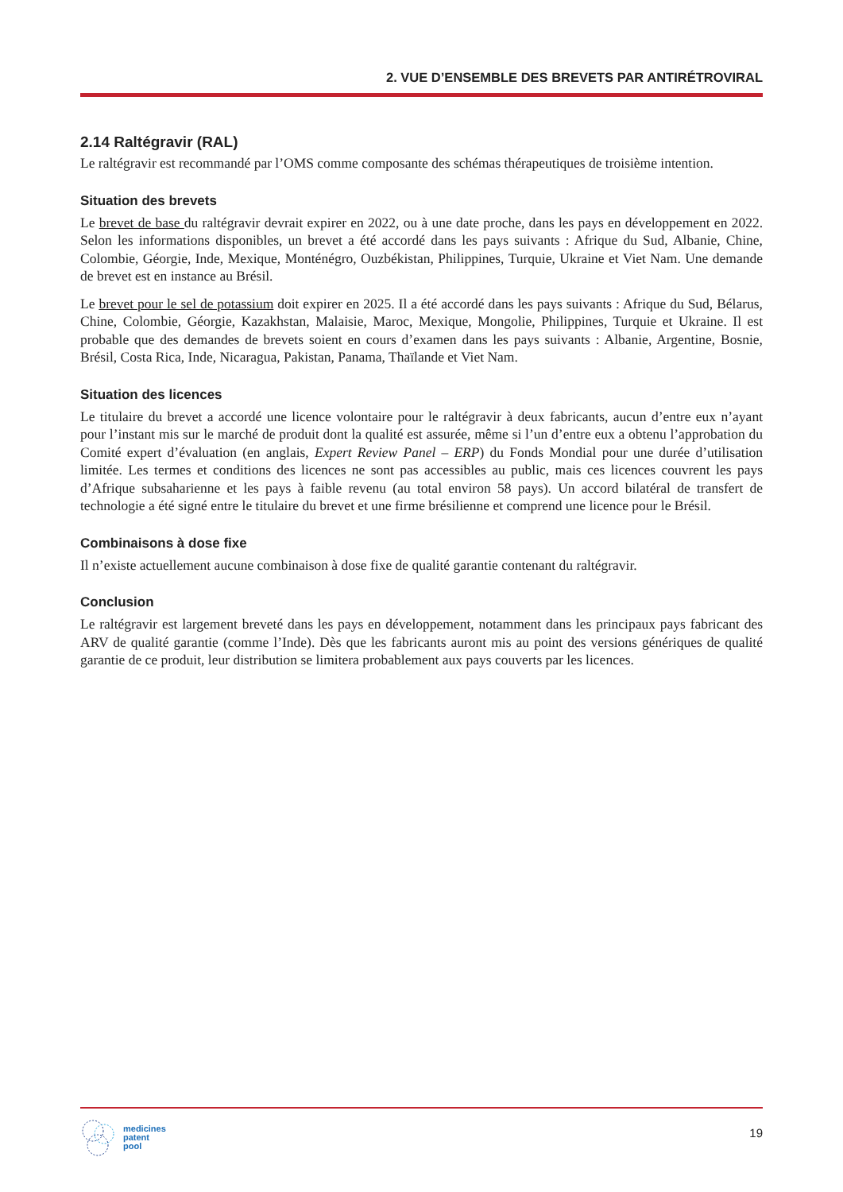2. VUE D’ENSEMBLE DES BREVETS PAR ANTIRÉTROVIRAL
2.14 Raltégravir (RAL)
Le raltégravir est recommandé par l’OMS comme composante des schémas thérapeutiques de troisième intention.
Situation des brevets
Le brevet de base du raltégravir devrait expirer en 2022, ou à une date proche, dans les pays en développement en 2022. Selon les informations disponibles, un brevet a été accordé dans les pays suivants : Afrique du Sud, Albanie, Chine, Colombie, Géorgie, Inde, Mexique, Monténégro, Ouzbékistan, Philippines, Turquie, Ukraine et Viet Nam. Une demande de brevet est en instance au Brésil.
Le brevet pour le sel de potassium doit expirer en 2025. Il a été accordé dans les pays suivants : Afrique du Sud, Bélarus, Chine, Colombie, Géorgie, Kazakhstan, Malaisie, Maroc, Mexique, Mongolie, Philippines, Turquie et Ukraine. Il est probable que des demandes de brevets soient en cours d’examen dans les pays suivants : Albanie, Argentine, Bosnie, Brésil, Costa Rica, Inde, Nicaragua, Pakistan, Panama, Thaïlande et Viet Nam.
Situation des licences
Le titulaire du brevet a accordé une licence volontaire pour le raltégravir à deux fabricants, aucun d’entre eux n’ayant pour l’instant mis sur le marché de produit dont la qualité est assurée, même si l’un d’entre eux a obtenu l’approbation du Comité expert d’évaluation (en anglais, Expert Review Panel – ERP) du Fonds Mondial pour une durée d’utilisation limitée. Les termes et conditions des licences ne sont pas accessibles au public, mais ces licences couvrent les pays d’Afrique subsaharienne et les pays à faible revenu (au total environ 58 pays). Un accord bilatéral de transfert de technologie a été signé entre le titulaire du brevet et une firme brésilienne et comprend une licence pour le Brésil.
Combinaisons à dose fixe
Il n’existe actuellement aucune combinaison à dose fixe de qualité garantie contenant du raltégravir.
Conclusion
Le raltégravir est largement breveté dans les pays en développement, notamment dans les principaux pays fabricant des ARV de qualité garantie (comme l’Inde). Dès que les fabricants auront mis au point des versions génériques de qualité garantie de ce produit, leur distribution se limitera probablement aux pays couverts par les licences.
medicines
patent
pool
19